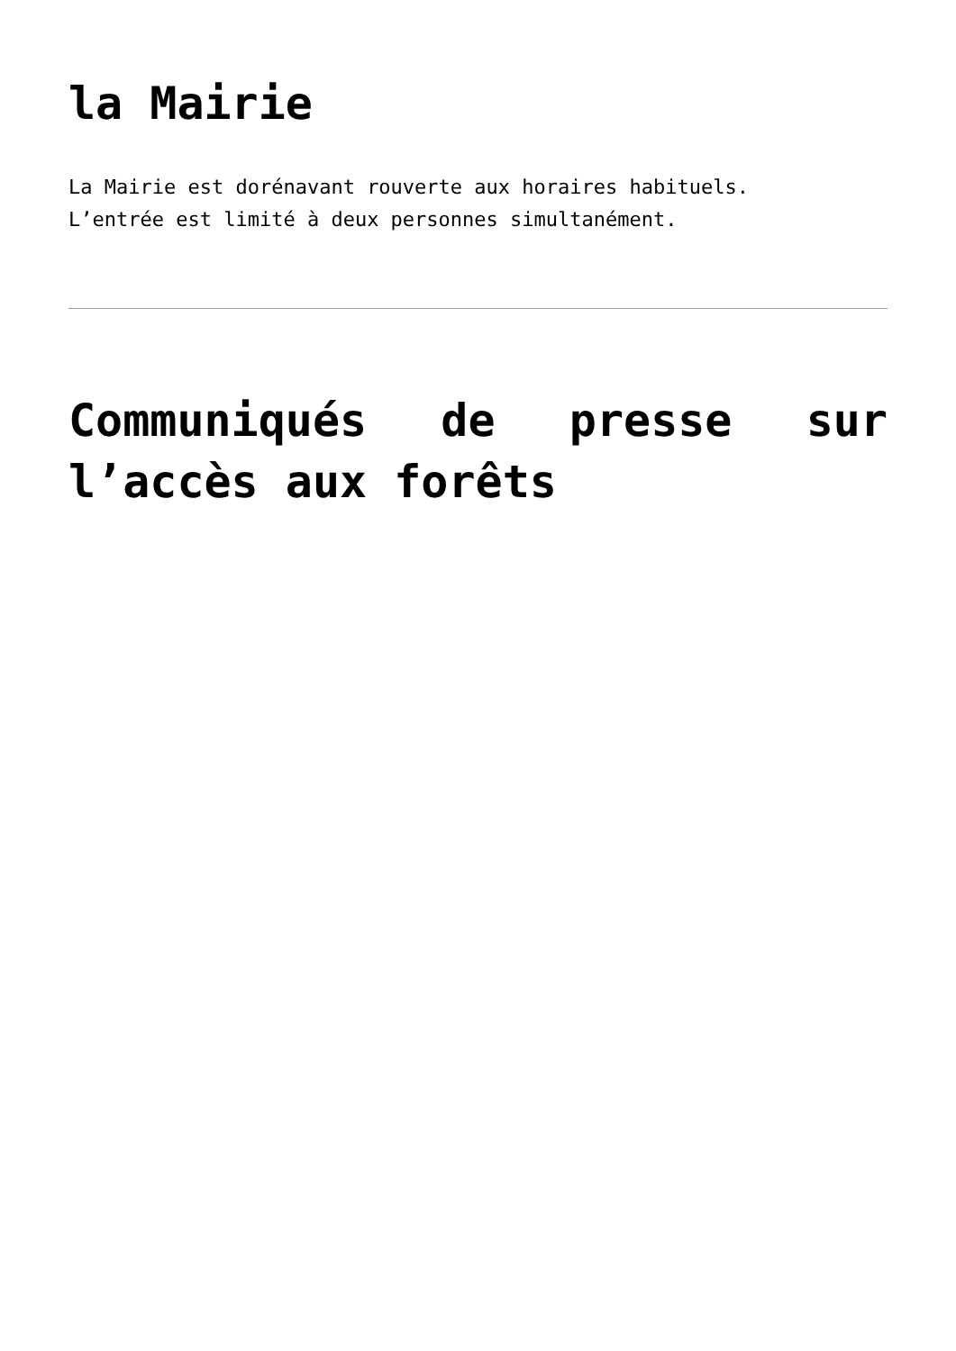la Mairie
La Mairie est dorénavant rouverte aux horaires habituels.
L’entrée est limité à deux personnes simultanément.
Communiqués de presse sur l’accès aux forêts